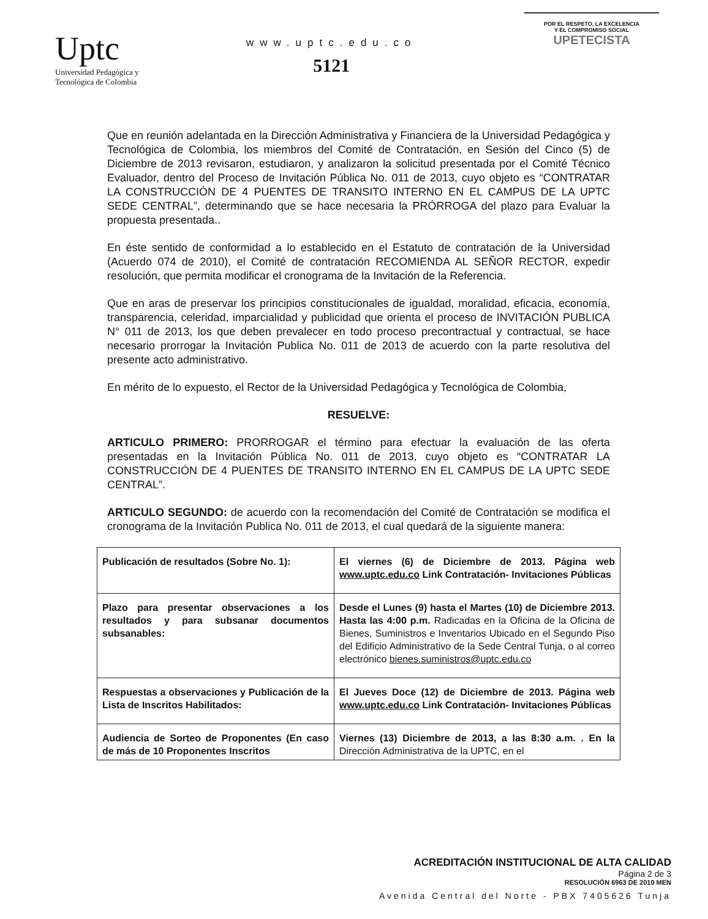Uptc
Universidad Pedagógica y
Tecnológica de Colombia
www.uptc.edu.co
5121
POR EL RESPETO, LA EXCELENCIA
Y EL COMPROMISO SOCIAL
UPETECISTA
Que en reunión adelantada en la Dirección Administrativa y Financiera de la Universidad Pedagógica y Tecnológica de Colombia, los miembros del Comité de Contratación, en Sesión del Cinco (5) de Diciembre de 2013 revisaron, estudiaron, y analizaron la solicitud presentada por el Comité Técnico Evaluador, dentro del Proceso de Invitación Pública No. 011 de 2013, cuyo objeto es “CONTRATAR LA CONSTRUCCIÓN DE 4 PUENTES DE TRANSITO INTERNO EN EL CAMPUS DE LA UPTC SEDE CENTRAL”, determinando que se hace necesaria la PRÓRROGA del plazo para Evaluar la propuesta presentada..
En éste sentido de conformidad a lo establecido en el Estatuto de contratación de la Universidad (Acuerdo 074 de 2010), el Comité de contratación RECOMIENDA AL SEÑOR RECTOR, expedir resolución, que permita modificar el cronograma de la Invitación de la Referencia.
Que en aras de preservar los principios constitucionales de igualdad, moralidad, eficacia, economía, transparencia, celeridad, imparcialidad y publicidad que orienta el proceso de INVITACIÓN PUBLICA N° 011 de 2013, los que deben prevalecer en todo proceso precontractual y contractual, se hace necesario prorrogar la Invitación Publica No. 011 de 2013 de acuerdo con la parte resolutiva del presente acto administrativo.
En mérito de lo expuesto, el Rector de la Universidad Pedagógica y Tecnológica de Colombia,
RESUELVE:
ARTICULO PRIMERO: PRORROGAR el término para efectuar la evaluación de las oferta presentadas en la Invitación Pública No. 011 de 2013, cuyo objeto es “CONTRATAR LA CONSTRUCCIÓN DE 4 PUENTES DE TRANSITO INTERNO EN EL CAMPUS DE LA UPTC SEDE CENTRAL”.
ARTICULO SEGUNDO: de acuerdo con la recomendación del Comité de Contratación se modifica el cronograma de la Invitación Publica No. 011 de 2013, el cual quedará de la siguiente manera:
| Publicación de resultados (Sobre No. 1): | El viernes (6) de Diciembre de 2013. Página web www.uptc.edu.co Link Contratación- Invitaciones Públicas |
| Plazo para presentar observaciones a los resultados y para subsanar documentos subsanables: | Desde el Lunes (9) hasta el Martes (10) de Diciembre 2013. Hasta las 4:00 p.m. Radicadas en la Oficina de la Oficina de Bienes, Suministros e Inventarios Ubicado en el Segundo Piso del Edificio Administrativo de la Sede Central Tunja, o al correo electrónico bienes.suministros@uptc.edu.co |
| Respuestas a observaciones y Publicación de la Lista de Inscritos Habilitados: | El Jueves Doce (12) de Diciembre de 2013. Página web www.uptc.edu.co Link Contratación- Invitaciones Públicas |
| Audiencia de Sorteo de Proponentes (En caso de más de 10 Proponentes Inscritos | Viernes (13) Diciembre de 2013, a las 8:30 a.m. . En la Dirección Administrativa de la UPTC, en el |
ACREDITACIÓN INSTITUCIONAL DE ALTA CALIDAD
Página 2 de 3
RESOLUCIÓN 6963 DE 2010 MEN
Avenida Central del Norte - PBX 7405626 Tunja